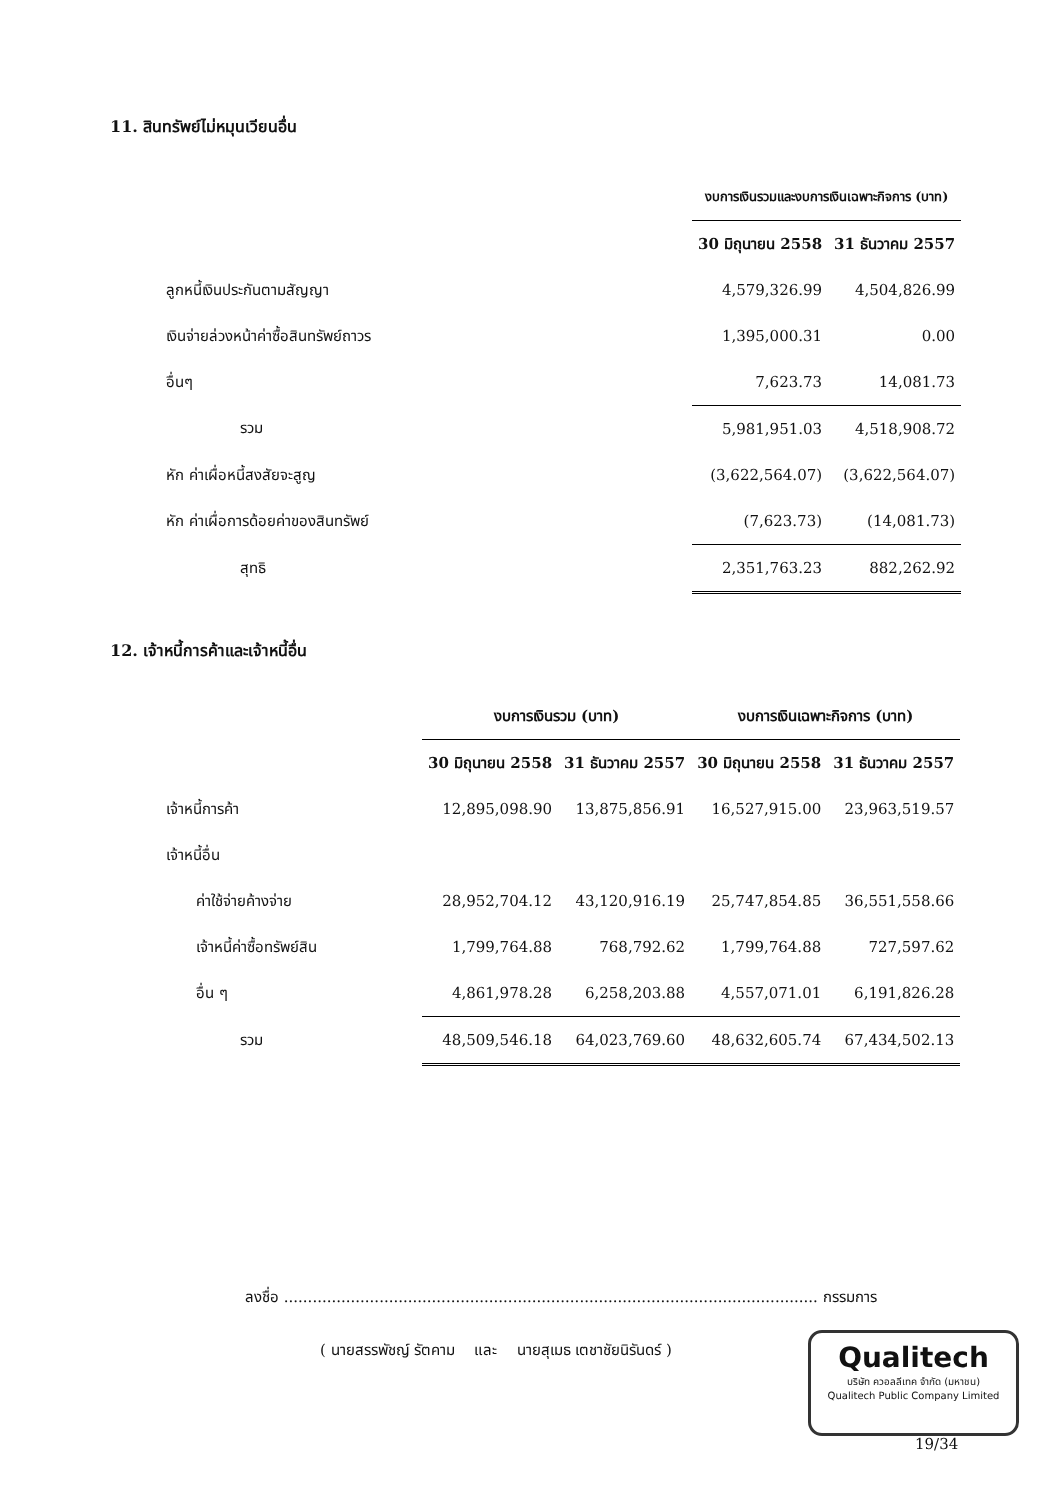11. สินทรัพย์ไม่หมุนเวียนอื่น
| | งบการเงินรวมและงบการเงินเฉพาะกิจการ (บาท) | |
| | 30 มิถุนายน 2558 | 31 ธันวาคม 2557 |
| ลูกหนี้เงินประกันตามสัญญา | 4,579,326.99 | 4,504,826.99 |
| เงินจ่ายล่วงหน้าค่าซื้อสินทรัพย์ถาวร | 1,395,000.31 | 0.00 |
| อื่นๆ | 7,623.73 | 14,081.73 |
| รวม | 5,981,951.03 | 4,518,908.72 |
| หัก ค่าเผื่อหนี้สงสัยจะสูญ | (3,622,564.07) | (3,622,564.07) |
| หัก ค่าเผื่อการด้อยค่าของสินทรัพย์ | (7,623.73) | (14,081.73) |
| สุทธิ | 2,351,763.23 | 882,262.92 |
12. เจ้าหนี้การค้าและเจ้าหนี้อื่น
| | งบการเงินรวม (บาท) | | งบการเงินเฉพาะกิจการ (บาท) | |
| | 30 มิถุนายน 2558 | 31 ธันวาคม 2557 | 30 มิถุนายน 2558 | 31 ธันวาคม 2557 |
| เจ้าหนี้การค้า | 12,895,098.90 | 13,875,856.91 | 16,527,915.00 | 23,963,519.57 |
| เจ้าหนี้อื่น | | | | |
| ค่าใช้จ่ายค้างจ่าย | 28,952,704.12 | 43,120,916.19 | 25,747,854.85 | 36,551,558.66 |
| เจ้าหนี้ค่าซื้อทรัพย์สิน | 1,799,764.88 | 768,792.62 | 1,799,764.88 | 727,597.62 |
| อื่น ๆ | 4,861,978.28 | 6,258,203.88 | 4,557,071.01 | 6,191,826.28 |
| รวม | 48,509,546.18 | 64,023,769.60 | 48,632,605.74 | 67,434,502.13 |
ลงชื่อ ................................................................................................................ กรรมการ
( นายสรรพัชญ์ รัตคาม และ นายสุเมธ เตชาชัยนิรันดร์ )
Qualitech
บริษัท ควอลลีเทค จำกัด (มหาชน)
Qualitech Public Company Limited
19/34